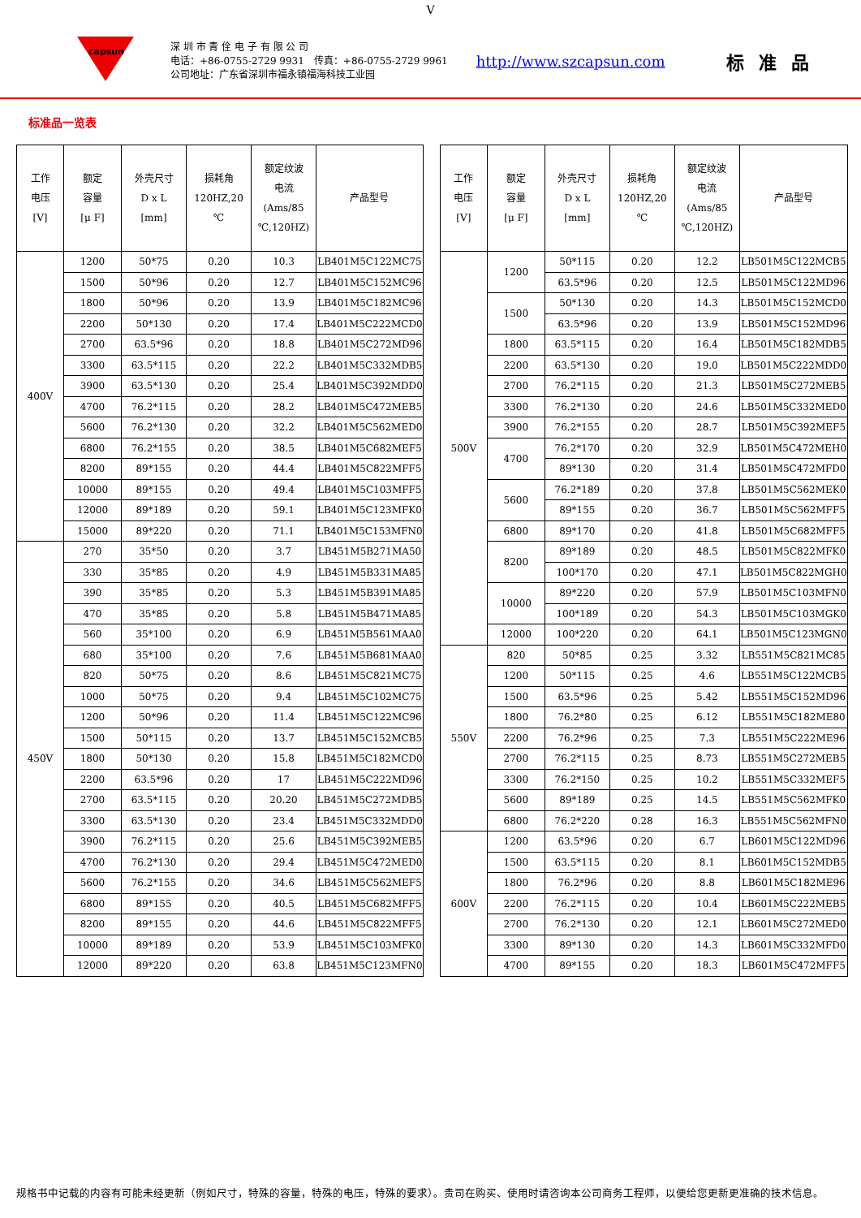V
capsun
深 圳 市 青 佺 电 子 有 限 公 司
电话：+86-0755-2729 9931　传真：+86-0755-2729 9961
公司地址：广东省深圳市福永镇福海科技工业园
http://www.szcapsun.com
标准品
标准品一览表
| 工作 电压 [V] | 额定 容量 [μ F] | 外壳尺寸 D x L [mm] | 损耗角 120HZ,20 ℃ | 额定纹波 电流 (Ams/85 ℃,120HZ) | 产品型号 |
| --- | --- | --- | --- | --- | --- |
| 400V | 1200 | 50*75 | 0.20 | 10.3 | LB401M5C122MC75 |
| | 1500 | 50*96 | 0.20 | 12.7 | LB401M5C152MC96 |
| | 1800 | 50*96 | 0.20 | 13.9 | LB401M5C182MC96 |
| | 2200 | 50*130 | 0.20 | 17.4 | LB401M5C222MCD0 |
| | 2700 | 63.5*96 | 0.20 | 18.8 | LB401M5C272MD96 |
| | 3300 | 63.5*115 | 0.20 | 22.2 | LB401M5C332MDB5 |
| | 3900 | 63.5*130 | 0.20 | 25.4 | LB401M5C392MDD0 |
| | 4700 | 76.2*115 | 0.20 | 28.2 | LB401M5C472MEB5 |
| | 5600 | 76.2*130 | 0.20 | 32.2 | LB401M5C562MED0 |
| | 6800 | 76.2*155 | 0.20 | 38.5 | LB401M5C682MEF5 |
| | 8200 | 89*155 | 0.20 | 44.4 | LB401M5C822MFF5 |
| | 10000 | 89*155 | 0.20 | 49.4 | LB401M5C103MFF5 |
| | 12000 | 89*189 | 0.20 | 59.1 | LB401M5C123MFK0 |
| | 15000 | 89*220 | 0.20 | 71.1 | LB401M5C153MFN0 |
| 450V | 270 | 35*50 | 0.20 | 3.7 | LB451M5B271MA50 |
| | 330 | 35*85 | 0.20 | 4.9 | LB451M5B331MA85 |
| | 390 | 35*85 | 0.20 | 5.3 | LB451M5B391MA85 |
| | 470 | 35*85 | 0.20 | 5.8 | LB451M5B471MA85 |
| | 560 | 35*100 | 0.20 | 6.9 | LB451M5B561MAA0 |
| | 680 | 35*100 | 0.20 | 7.6 | LB451M5B681MAA0 |
| | 820 | 50*75 | 0.20 | 8.6 | LB451M5C821MC75 |
| | 1000 | 50*75 | 0.20 | 9.4 | LB451M5C102MC75 |
| | 1200 | 50*96 | 0.20 | 11.4 | LB451M5C122MC96 |
| | 1500 | 50*115 | 0.20 | 13.7 | LB451M5C152MCB5 |
| | 1800 | 50*130 | 0.20 | 15.8 | LB451M5C182MCD0 |
| | 2200 | 63.5*96 | 0.20 | 17 | LB451M5C222MD96 |
| | 2700 | 63.5*115 | 0.20 | 20.20 | LB451M5C272MDB5 |
| | 3300 | 63.5*130 | 0.20 | 23.4 | LB451M5C332MDD0 |
| | 3900 | 76.2*115 | 0.20 | 25.6 | LB451M5C392MEB5 |
| | 4700 | 76.2*130 | 0.20 | 29.4 | LB451M5C472MED0 |
| | 5600 | 76.2*155 | 0.20 | 34.6 | LB451M5C562MEF5 |
| | 6800 | 89*155 | 0.20 | 40.5 | LB451M5C682MFF5 |
| | 8200 | 89*155 | 0.20 | 44.6 | LB451M5C822MFF5 |
| | 10000 | 89*189 | 0.20 | 53.9 | LB451M5C103MFK0 |
| | 12000 | 89*220 | 0.20 | 63.8 | LB451M5C123MFN0 |
| 工作 电压 [V] | 额定 容量 [μ F] | 外壳尺寸 D x L [mm] | 损耗角 120HZ,20 ℃ | 额定纹波 电流 (Ams/85 ℃,120HZ) | 产品型号 |
| --- | --- | --- | --- | --- | --- |
| 500V | 1200 | 50*115 | 0.20 | 12.2 | LB501M5C122MCB5 |
| | | 63.5*96 | 0.20 | 12.5 | LB501M5C122MD96 |
| | 1500 | 50*130 | 0.20 | 14.3 | LB501M5C152MCD0 |
| | | 63.5*96 | 0.20 | 13.9 | LB501M5C152MD96 |
| | 1800 | 63.5*115 | 0.20 | 16.4 | LB501M5C182MDB5 |
| | 2200 | 63.5*130 | 0.20 | 19.0 | LB501M5C222MDD0 |
| | 2700 | 76.2*115 | 0.20 | 21.3 | LB501M5C272MEB5 |
| | 3300 | 76.2*130 | 0.20 | 24.6 | LB501M5C332MED0 |
| | 3900 | 76.2*155 | 0.20 | 28.7 | LB501M5C392MEF5 |
| | 4700 | 76.2*170 | 0.20 | 32.9 | LB501M5C472MEH0 |
| | | 89*130 | 0.20 | 31.4 | LB501M5C472MFD0 |
| | 5600 | 76.2*189 | 0.20 | 37.8 | LB501M5C562MEK0 |
| | | 89*155 | 0.20 | 36.7 | LB501M5C562MFF5 |
| | 6800 | 89*170 | 0.20 | 41.8 | LB501M5C682MFF5 |
| | 8200 | 89*189 | 0.20 | 48.5 | LB501M5C822MFK0 |
| | | 100*170 | 0.20 | 47.1 | LB501M5C822MGH0 |
| | 10000 | 89*220 | 0.20 | 57.9 | LB501M5C103MFN0 |
| | | 100*189 | 0.20 | 54.3 | LB501M5C103MGK0 |
| | 12000 | 100*220 | 0.20 | 64.1 | LB501M5C123MGN0 |
| 550V | 820 | 50*85 | 0.25 | 3.32 | LB551M5C821MC85 |
| | 1200 | 50*115 | 0.25 | 4.6 | LB551M5C122MCB5 |
| | 1500 | 63.5*96 | 0.25 | 5.42 | LB551M5C152MD96 |
| | 1800 | 76.2*80 | 0.25 | 6.12 | LB551M5C182ME80 |
| | 2200 | 76.2*96 | 0.25 | 7.3 | LB551M5C222ME96 |
| | 2700 | 76.2*115 | 0.25 | 8.73 | LB551M5C272MEB5 |
| | 3300 | 76.2*150 | 0.25 | 10.2 | LB551M5C332MEF5 |
| | 5600 | 89*189 | 0.25 | 14.5 | LB551M5C562MFK0 |
| | 6800 | 76.2*220 | 0.28 | 16.3 | LB551M5C562MFN0 |
| 600V | 1200 | 63.5*96 | 0.20 | 6.7 | LB601M5C122MD96 |
| | 1500 | 63.5*115 | 0.20 | 8.1 | LB601M5C152MDB5 |
| | 1800 | 76.2*96 | 0.20 | 8.8 | LB601M5C182ME96 |
| | 2200 | 76.2*115 | 0.20 | 10.4 | LB601M5C222MEB5 |
| | 2700 | 76.2*130 | 0.20 | 12.1 | LB601M5C272MED0 |
| | 3300 | 89*130 | 0.20 | 14.3 | LB601M5C332MFD0 |
| | 4700 | 89*155 | 0.20 | 18.3 | LB601M5C472MFF5 |
规格书中记载的内容有可能未经更新（例如尺寸，特殊的容量，特殊的电压，特殊的要求）。贵司在购买、使用时请咨询本公司商务工程师，以便给您更新更准确的技术信息。